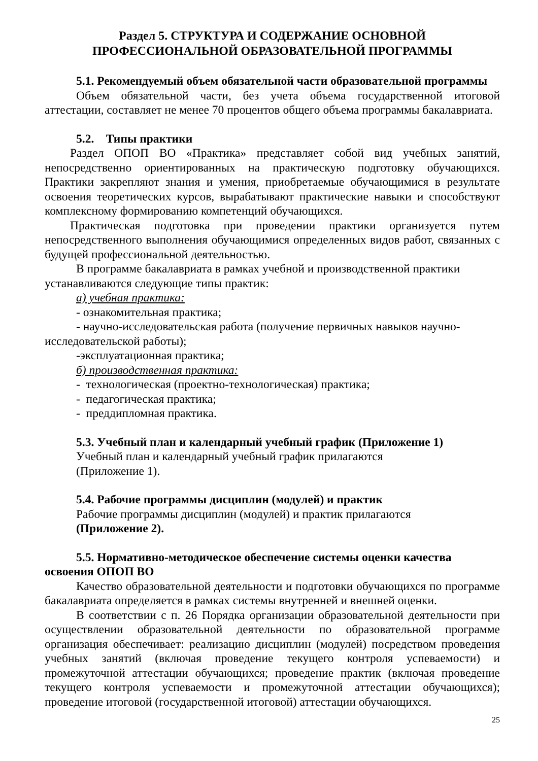Раздел 5. СТРУКТУРА И СОДЕРЖАНИЕ ОСНОВНОЙ
ПРОФЕССИОНАЛЬНОЙ ОБРАЗОВАТЕЛЬНОЙ ПРОГРАММЫ
5.1. Рекомендуемый объем обязательной части образовательной программы
Объем обязательной части, без учета объема государственной итоговой аттестации, составляет не менее 70 процентов общего объема программы бакалавриата.
5.2. Типы практики
Раздел ОПОП ВО «Практика» представляет собой вид учебных занятий, непосредственно ориентированных на практическую подготовку обучающихся. Практики закрепляют знания и умения, приобретаемые обучающимися в результате освоения теоретических курсов, вырабатывают практические навыки и способствуют комплексному формированию компетенций обучающихся.
Практическая подготовка при проведении практики организуется путем непосредственного выполнения обучающимися определенных видов работ, связанных с будущей профессиональной деятельностью.
В программе бакалавриата в рамках учебной и производственной практики устанавливаются следующие типы практик:
а) учебная практика:
- ознакомительная практика;
- научно-исследовательская работа (получение первичных навыков научно-исследовательской работы);
-эксплуатационная практика;
б) производственная практика:
- технологическая (проектно-технологическая) практика;
- педагогическая практика;
- преддипломная практика.
5.3. Учебный план и календарный учебный график (Приложение 1)
Учебный план и календарный учебный график прилагаются
(Приложение 1).
5.4. Рабочие программы дисциплин (модулей) и практик
Рабочие программы дисциплин (модулей) и практик прилагаются
(Приложение 2).
5.5. Нормативно-методическое обеспечение системы оценки качества освоения ОПОП ВО
Качество образовательной деятельности и подготовки обучающихся по программе бакалавриата определяется в рамках системы внутренней и внешней оценки.
В соответствии с п. 26 Порядка организации образовательной деятельности при осуществлении образовательной деятельности по образовательной программе организация обеспечивает: реализацию дисциплин (модулей) посредством проведения учебных занятий (включая проведение текущего контроля успеваемости) и промежуточной аттестации обучающихся; проведение практик (включая проведение текущего контроля успеваемости и промежуточной аттестации обучающихся); проведение итоговой (государственной итоговой) аттестации обучающихся.
25